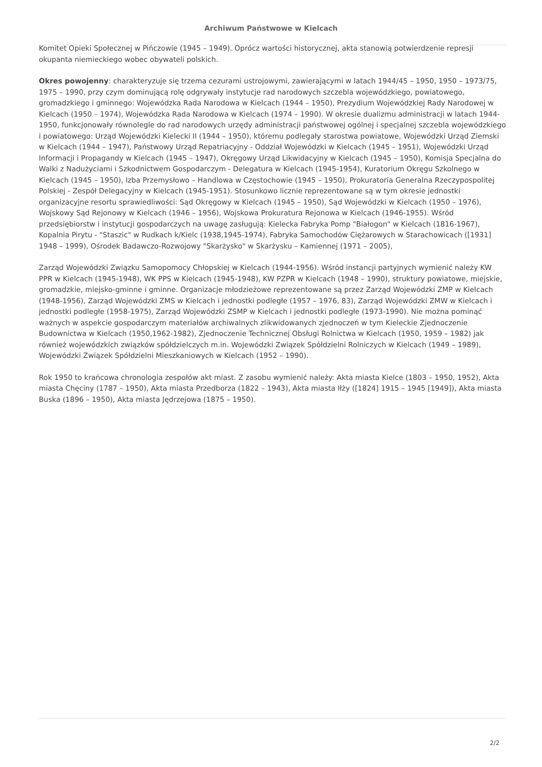Archiwum Państwowe w Kielcach
Komitet Opieki Społecznej w Pińczowie (1945 – 1949). Oprócz wartości historycznej, akta stanowią potwierdzenie represji okupanta niemieckiego wobec obywateli polskich.
Okres powojenny: charakteryzuje się trzema cezurami ustrojowymi, zawierającymi w latach 1944/45 – 1950, 1950 – 1973/75, 1975 – 1990, przy czym dominującą rolę odgrywały instytucje rad narodowych szczebla wojewódzkiego, powiatowego, gromadzkiego i gminnego: Wojewódzka Rada Narodowa w Kielcach (1944 – 1950), Prezydium Wojewódzkiej Rady Narodowej w Kielcach (1950 – 1974), Wojewódzka Rada Narodowa w Kielcach (1974 – 1990). W okresie dualizmu administracji w latach 1944-1950, funkcjonowały równolegle do rad narodowych urzędy administracji państwowej ogólnej i specjalnej szczebla wojewódzkiego i powiatowego: Urząd Wojewódzki Kielecki II (1944 – 1950), któremu podlegały starostwa powiatowe, Wojewódzki Urząd Ziemski w Kielcach (1944 – 1947), Państwowy Urząd Repatriacyjny - Oddział Wojewódzki w Kielcach (1945 – 1951), Wojewódzki Urząd Informacji i Propagandy w Kielcach (1945 – 1947), Okręgowy Urząd Likwidacyjny w Kielcach (1945 – 1950), Komisja Specjalna do Walki z Nadużyciami i Szkodnictwem Gospodarczym - Delegatura w Kielcach (1945-1954), Kuratorium Okręgu Szkolnego w Kielcach (1945 – 1950), Izba Przemysłowo – Handlowa w Częstochowie (1945 – 1950), Prokuratoria Generalna Rzeczypospolitej Polskiej - Zespół Delegacyjny w Kielcach (1945-1951). Stosunkowo licznie reprezentowane są w tym okresie jednostki organizacyjne resortu sprawiedliwości: Sąd Okręgowy w Kielcach (1945 – 1950), Sąd Wojewódzki w Kielcach (1950 – 1976), Wojskowy Sąd Rejonowy w Kielcach (1946 – 1956), Wojskowa Prokuratura Rejonowa w Kielcach (1946-1955). Wśród przedsiębiorstw i instytucji gospodarczych na uwagę zasługują: Kielecka Fabryka Pomp "Białogon" w Kielcach (1816-1967), Kopalnia Pirytu - "Staszic" w Rudkach k/Kielc (1938,1945-1974), Fabryka Samochodów Ciężarowych w Starachowicach ([1931] 1948 – 1999), Ośrodek Badawczo-Rozwojowy "Skarżysko" w Skarżysku – Kamiennej (1971 – 2005),
Zarząd Wojewódzki Związku Samopomocy Chłopskiej w Kielcach (1944-1956). Wśród instancji partyjnych wymienić należy KW PPR w Kielcach (1945-1948), WK PPS w Kielcach (1945-1948), KW PZPR w Kielcach (1948 – 1990), struktury powiatowe, miejskie, gromadzkie, miejsko-gminne i gminne. Organizacje młodzieżowe reprezentowane są przez Zarząd Wojewódzki ZMP w Kielcach (1948-1956), Zarząd Wojewódzki ZMS w Kielcach i jednostki podległe (1957 – 1976, 83), Zarząd Wojewódzki ZMW w Kielcach i jednostki podległe (1958-1975), Zarząd Wojewódzki ZSMP w Kielcach i jednostki podległe (1973-1990). Nie można pominąć ważnych w aspekcie gospodarczym materiałów archiwalnych zlikwidowanych zjednoczeń w tym Kieleckie Zjednoczenie Budownictwa w Kielcach (1950,1962-1982), Zjednoczenie Technicznej Obsługi Rolnictwa w Kielcach (1950, 1959 – 1982) jak również wojewódzkich związków spółdzielczych m.in. Wojewódzki Związek Spółdzielni Rolniczych w Kielcach (1949 – 1989), Wojewódzki Związek Spółdzielni Mieszkaniowych w Kielcach (1952 – 1990).
Rok 1950 to krańcowa chronologia zespołów akt miast. Z zasobu wymienić należy: Akta miasta Kielce (1803 – 1950, 1952), Akta miasta Chęciny (1787 – 1950), Akta miasta Przedborza (1822 – 1943), Akta miasta Iłży ([1824] 1915 – 1945 [1949]), Akta miasta Buska (1896 – 1950), Akta miasta Jędrzejowa (1875 – 1950).
2/2